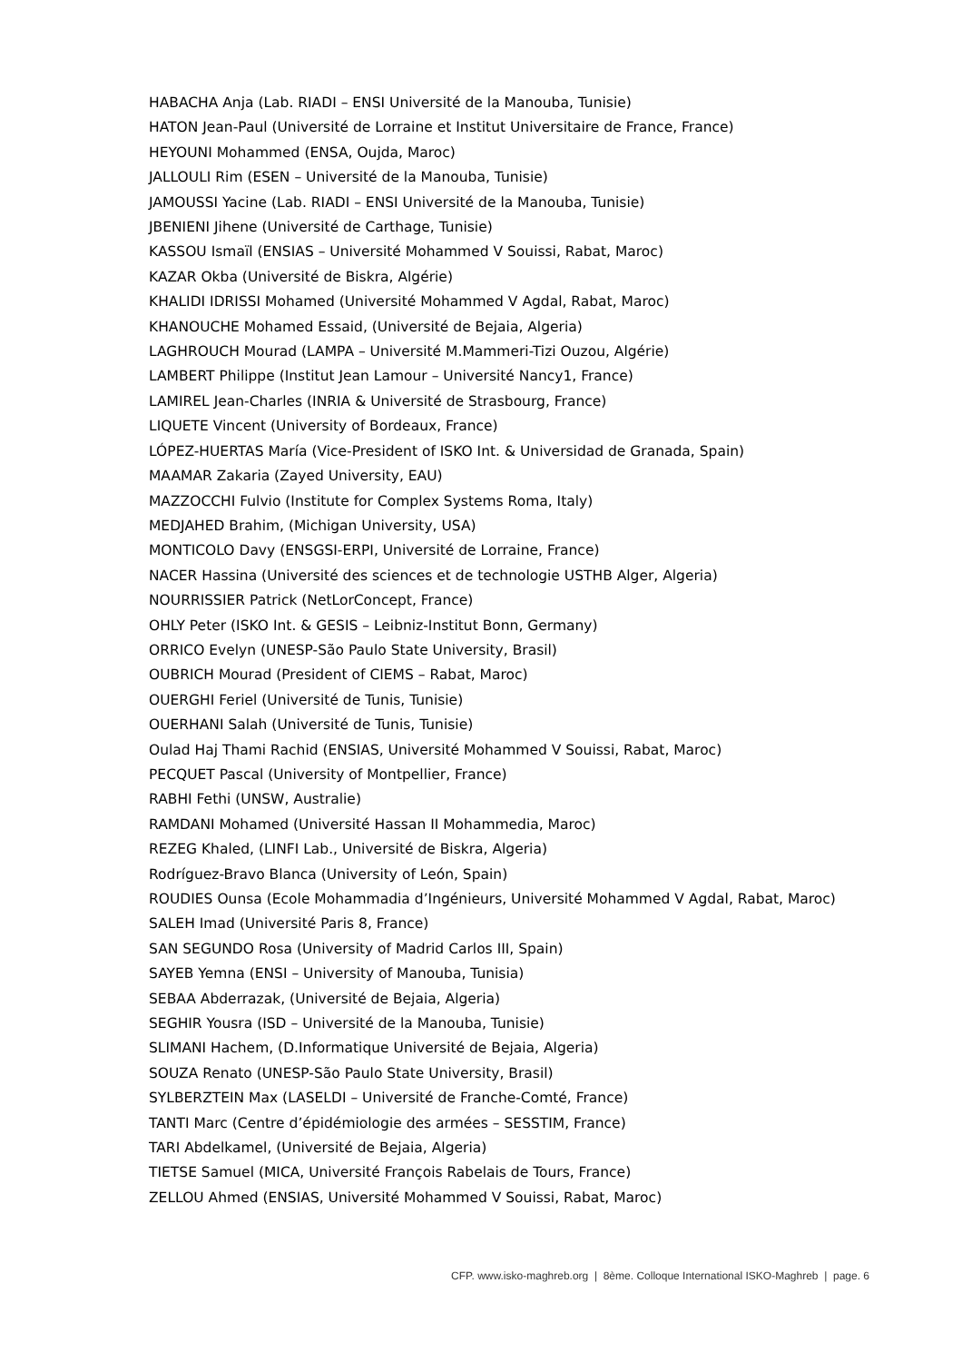HABACHA Anja (Lab. RIADI – ENSI Université de la Manouba, Tunisie)
HATON Jean-Paul (Université de Lorraine et Institut Universitaire de France, France)
HEYOUNI Mohammed (ENSA, Oujda, Maroc)
JALLOULI Rim (ESEN – Université de la Manouba, Tunisie)
JAMOUSSI Yacine (Lab. RIADI – ENSI Université de la Manouba, Tunisie)
JBENIENI Jihene (Université de Carthage, Tunisie)
KASSOU Ismaïl (ENSIAS – Université Mohammed V Souissi, Rabat, Maroc)
KAZAR Okba (Université de Biskra, Algérie)
KHALIDI IDRISSI Mohamed (Université Mohammed V Agdal, Rabat, Maroc)
KHANOUCHE Mohamed Essaid, (Université de Bejaia, Algeria)
LAGHROUCH Mourad (LAMPA – Université M.Mammeri-Tizi Ouzou, Algérie)
LAMBERT Philippe (Institut Jean Lamour – Université Nancy1, France)
LAMIREL Jean-Charles (INRIA & Université de Strasbourg, France)
LIQUETE Vincent (University of Bordeaux, France)
LÓPEZ-HUERTAS María (Vice-President of ISKO Int. & Universidad de Granada, Spain)
MAAMAR Zakaria (Zayed University, EAU)
MAZZOCCHI Fulvio (Institute for Complex Systems Roma, Italy)
MEDJAHED Brahim, (Michigan University, USA)
MONTICOLO Davy (ENSGSI-ERPI, Université de Lorraine, France)
NACER Hassina (Université des sciences et de technologie USTHB Alger, Algeria)
NOURRISSIER Patrick (NetLorConcept, France)
OHLY Peter (ISKO Int. & GESIS – Leibniz-Institut Bonn, Germany)
ORRICO Evelyn (UNESP-São Paulo State University, Brasil)
OUBRICH Mourad (President of CIEMS – Rabat, Maroc)
OUERGHI Feriel (Université de Tunis, Tunisie)
OUERHANI Salah (Université de Tunis, Tunisie)
Oulad Haj Thami Rachid (ENSIAS, Université Mohammed V Souissi, Rabat, Maroc)
PECQUET Pascal (University of Montpellier, France)
RABHI Fethi (UNSW, Australie)
RAMDANI Mohamed (Université Hassan II Mohammedia, Maroc)
REZEG Khaled, (LINFI Lab., Université de Biskra, Algeria)
Rodríguez-Bravo Blanca (University of León, Spain)
ROUDIES Ounsa (Ecole Mohammadia d’Ingénieurs, Université Mohammed V Agdal, Rabat, Maroc)
SALEH Imad (Université Paris 8, France)
SAN SEGUNDO Rosa (University of Madrid Carlos III, Spain)
SAYEB Yemna (ENSI – University of Manouba, Tunisia)
SEBAA Abderrazak, (Université de Bejaia, Algeria)
SEGHIR Yousra (ISD – Université de la Manouba, Tunisie)
SLIMANI Hachem, (D.Informatique Université de Bejaia, Algeria)
SOUZA Renato (UNESP-São Paulo State University, Brasil)
SYLBERZTEIN Max (LASELDI – Université de Franche-Comté, France)
TANTI Marc (Centre d’épidémiologie des armées – SESSTIM, France)
TARI Abdelkamel, (Université de Bejaia, Algeria)
TIETSE Samuel (MICA, Université François Rabelais de Tours, France)
ZELLOU Ahmed (ENSIAS, Université Mohammed V Souissi, Rabat, Maroc)
CFP. www.isko-maghreb.org | 8ème. Colloque International ISKO-Maghreb | page. 6